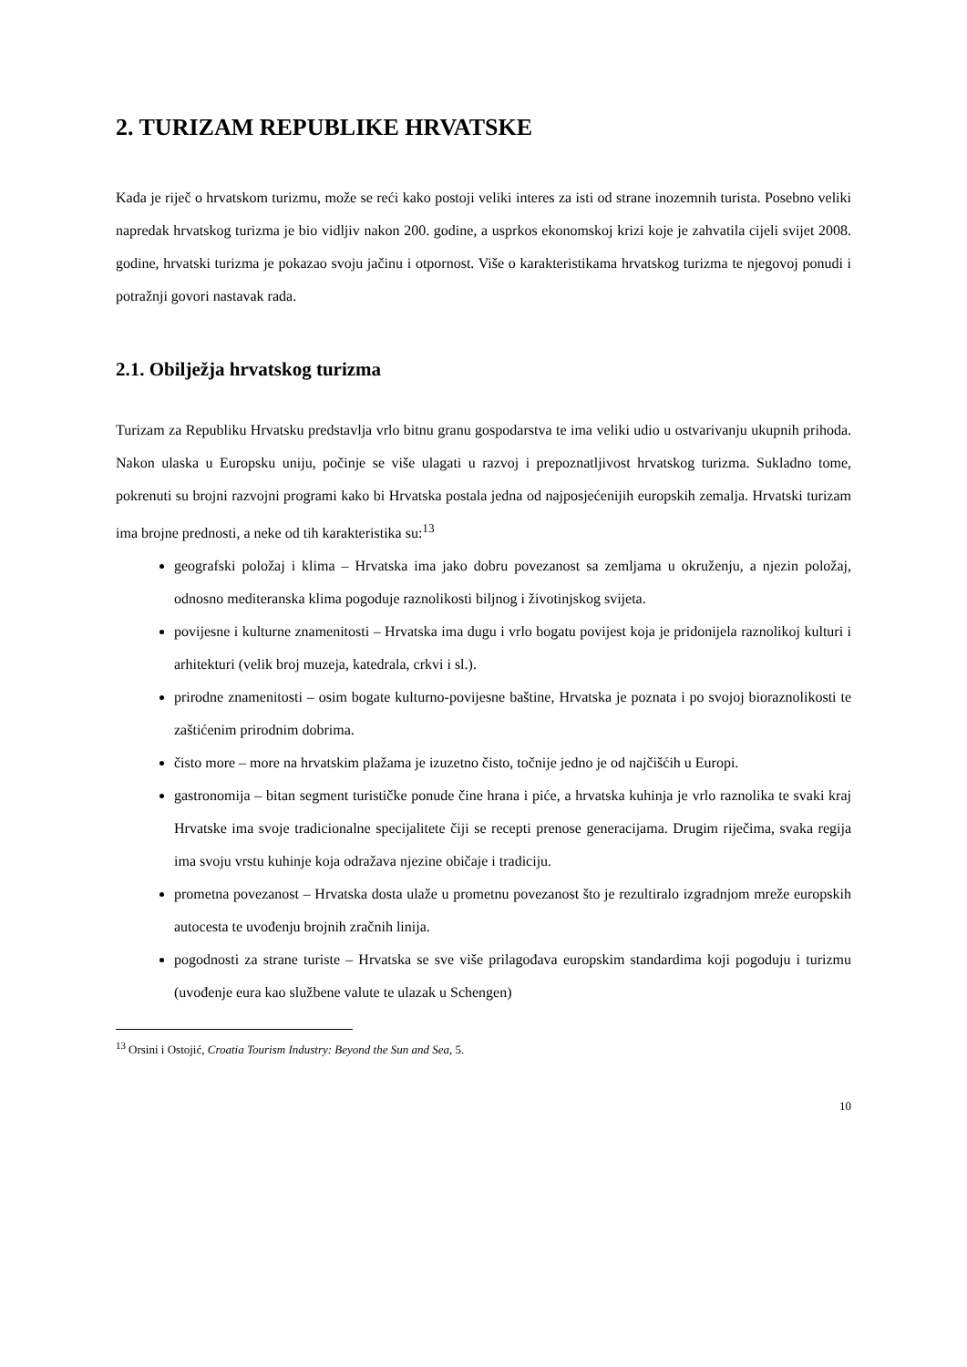2. TURIZAM REPUBLIKE HRVATSKE
Kada je riječ o hrvatskom turizmu, može se reći kako postoji veliki interes za isti od strane inozemnih turista. Posebno veliki napredak hrvatskog turizma je bio vidljiv nakon 200. godine, a usprkos ekonomskoj krizi koje je zahvatila cijeli svijet 2008. godine, hrvatski turizma je pokazao svoju jačinu i otpornost. Više o karakteristikama hrvatskog turizma te njegovoj ponudi i potražnji govori nastavak rada.
2.1. Obilježja hrvatskog turizma
Turizam za Republiku Hrvatsku predstavlja vrlo bitnu granu gospodarstva te ima veliki udio u ostvarivanju ukupnih prihoda. Nakon ulaska u Europsku uniju, počinje se više ulagati u razvoj i prepoznatljivost hrvatskog turizma. Sukladno tome, pokrenuti su brojni razvojni programi kako bi Hrvatska postala jedna od najposjećenijih europskih zemalja. Hrvatski turizam ima brojne prednosti, a neke od tih karakteristika su:<sup>13</sup>
geografski položaj i klima – Hrvatska ima jako dobru povezanost sa zemljama u okruženju, a njezin položaj, odnosno mediteranska klima pogoduje raznolikosti biljnog i životinjskog svijeta.
povijesne i kulturne znamenitosti – Hrvatska ima dugu i vrlo bogatu povijest koja je pridonijela raznolikoj kulturi i arhitekturi (velik broj muzeja, katedrala, crkvi i sl.).
prirodne znamenitosti – osim bogate kulturno-povijesne baštine, Hrvatska je poznata i po svojoj bioraznolikosti te zaštićenim prirodnim dobrima.
čisto more – more na hrvatskim plažama je izuzetno čisto, točnije jedno je od najčišćih u Europi.
gastronomija – bitan segment turističke ponude čine hrana i piće, a hrvatska kuhinja je vrlo raznolika te svaki kraj Hrvatske ima svoje tradicionalne specijalitete čiji se recepti prenose generacijama. Drugim riječima, svaka regija ima svoju vrstu kuhinje koja odražava njezine običaje i tradiciju.
prometna povezanost – Hrvatska dosta ulaže u prometnu povezanost što je rezultiralo izgradnjom mreže europskih autocesta te uvođenju brojnih zračnih linija.
pogodnosti za strane turiste – Hrvatska se sve više prilagođava europskim standardima koji pogoduju i turizmu (uvođenje eura kao službene valute te ulazak u Schengen)
<sup>13</sup> Orsini i Ostojić, Croatia Tourism Industry: Beyond the Sun and Sea, 5.
10